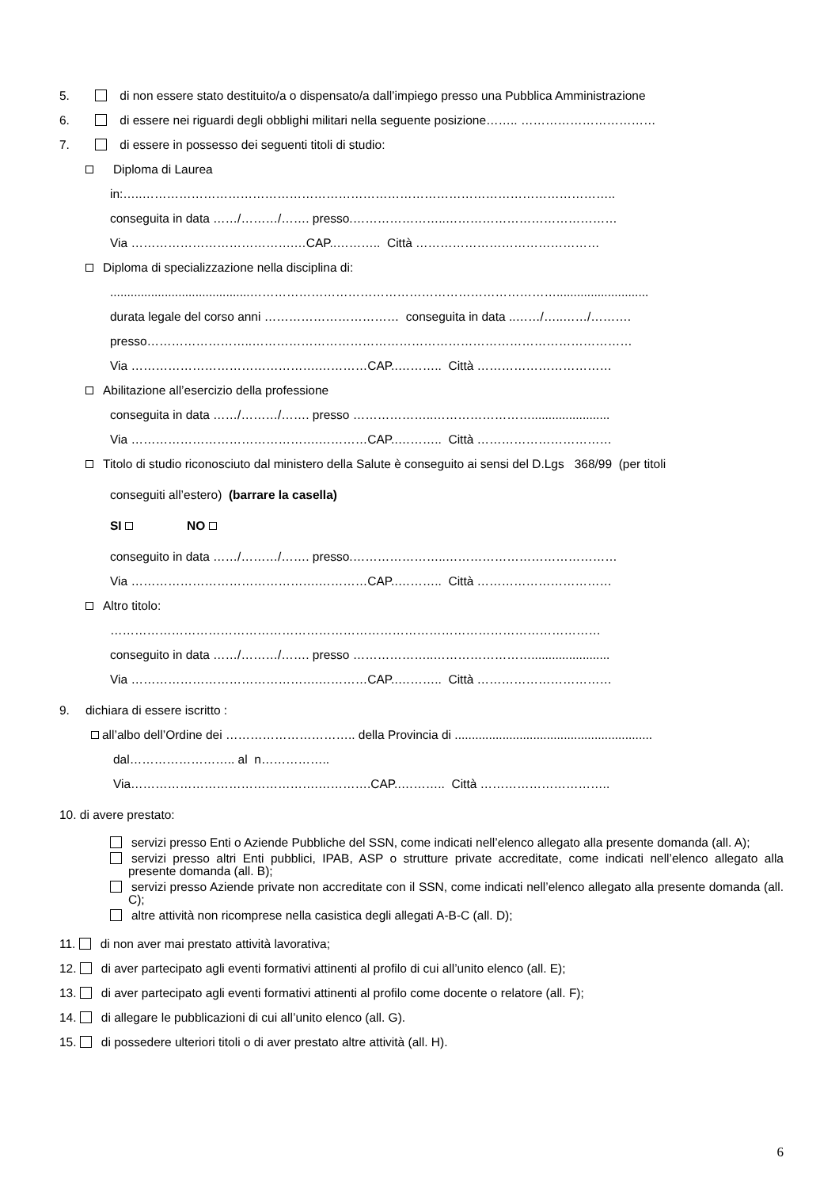5. di non essere stato destituito/a o dispensato/a dall’impiego presso una Pubblica Amministrazione
6. di essere nei riguardi degli obblighi militari nella seguente posizione…….. ……………………………
7. di essere in possesso dei seguenti titoli di studio:
Diploma di Laurea
in:…..……………………………………………………………………………………………………..
conseguita in data ……/………/……. presso.…………………..……………………………………
Via ………………………………….…CAP..……….. Città ………………………………………
Diploma di specializzazione nella disciplina di:
.........................................…………………………………………………………………...........................
durata legale del corso anni …………………………… conseguita in data ..……/…..……/……….
presso……………………..…………………………………………………………………………………
Via ……………………………………….…………CAP..……….. Città ……………………………
Abilitazione all’esercizio della professione
conseguita in data ……/………/……. presso ………………..…………………….......................
Via ……………………………………….…………CAP..……….. Città ……………………………
Titolo di studio riconosciuto dal ministero della Salute è conseguito ai sensi del D.Lgs 368/99 (per titoli
conseguiti all’estero) (barrare la casella)
SI NO
conseguito in data ……/………/……. presso.…………………..……………………………………
Via ……………………………………….…………CAP..……….. Città ……………………………
Altro titolo:
…………………………………………………………………………………………………………
conseguito in data ……/………/……. presso ………………..…………………….......................
Via ……………………………………….…………CAP..……….. Città ……………………………
9. dichiara di essere iscritto :
all’albo dell’Ordine dei ………………………….. della Provincia di ..........................................................
dal…………………….. al n……………..
Via……………………………………….………….CAP..……….. Città …………………………..
10. di avere prestato:
servizi presso Enti o Aziende Pubbliche del SSN, come indicati nell’elenco allegato alla presente domanda (all. A);
servizi presso altri Enti pubblici, IPAB, ASP o strutture private accreditate, come indicati nell’elenco allegato alla presente domanda (all. B);
servizi presso Aziende private non accreditate con il SSN, come indicati nell’elenco allegato alla presente domanda (all. C);
altre attività non ricomprese nella casistica degli allegati A-B-C (all. D);
11. di non aver mai prestato attività lavorativa;
12. di aver partecipato agli eventi formativi attinenti al profilo di cui all’unito elenco (all. E);
13. di aver partecipato agli eventi formativi attinenti al profilo come docente o relatore (all. F);
14. di allegare le pubblicazioni di cui all’unito elenco (all. G).
15. di possedere ulteriori titoli o di aver prestato altre attività (all. H).
6